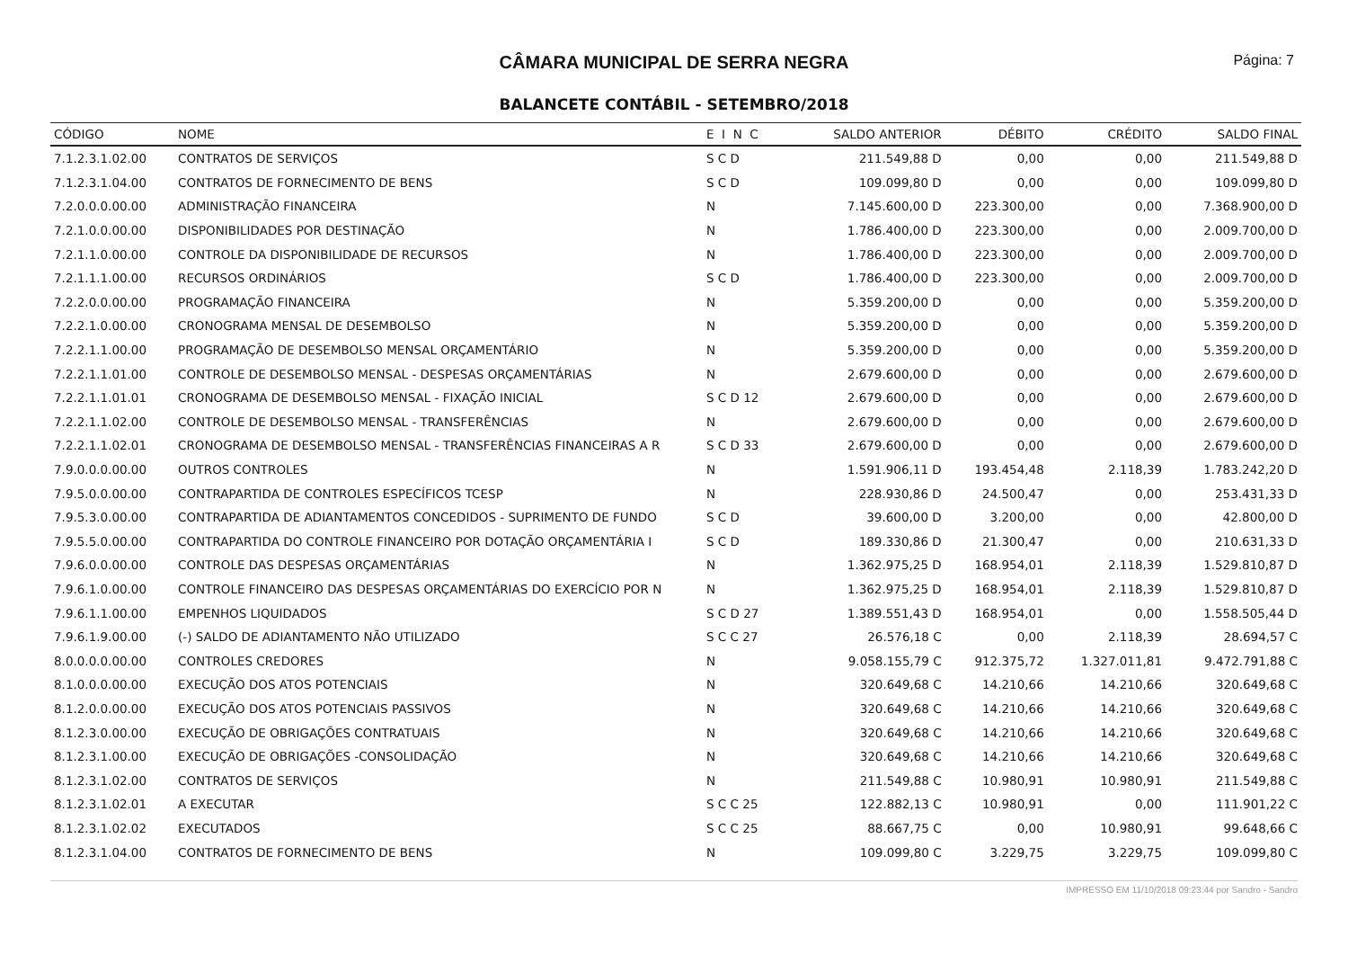CÂMARA MUNICIPAL DE SERRA NEGRA
Página: 7
BALANCETE CONTÁBIL - SETEMBRO/2018
| CÓDIGO | NOME | E I N C | SALDO ANTERIOR | DÉBITO | CRÉDITO | SALDO FINAL |
| --- | --- | --- | --- | --- | --- | --- |
| 7.1.2.3.1.02.00 | CONTRATOS DE SERVIÇOS | S C D | 211.549,88 D | 0,00 | 0,00 | 211.549,88 D |
| 7.1.2.3.1.04.00 | CONTRATOS DE FORNECIMENTO DE BENS | S C D | 109.099,80 D | 0,00 | 0,00 | 109.099,80 D |
| 7.2.0.0.0.00.00 | ADMINISTRAÇÃO FINANCEIRA | N | 7.145.600,00 D | 223.300,00 | 0,00 | 7.368.900,00 D |
| 7.2.1.0.0.00.00 | DISPONIBILIDADES POR DESTINAÇÃO | N | 1.786.400,00 D | 223.300,00 | 0,00 | 2.009.700,00 D |
| 7.2.1.1.0.00.00 | CONTROLE DA DISPONIBILIDADE DE RECURSOS | N | 1.786.400,00 D | 223.300,00 | 0,00 | 2.009.700,00 D |
| 7.2.1.1.1.00.00 | RECURSOS ORDINÁRIOS | S C D | 1.786.400,00 D | 223.300,00 | 0,00 | 2.009.700,00 D |
| 7.2.2.0.0.00.00 | PROGRAMAÇÃO FINANCEIRA | N | 5.359.200,00 D | 0,00 | 0,00 | 5.359.200,00 D |
| 7.2.2.1.0.00.00 | CRONOGRAMA MENSAL DE DESEMBOLSO | N | 5.359.200,00 D | 0,00 | 0,00 | 5.359.200,00 D |
| 7.2.2.1.1.00.00 | PROGRAMAÇÃO DE DESEMBOLSO MENSAL ORÇAMENTÁRIO | N | 5.359.200,00 D | 0,00 | 0,00 | 5.359.200,00 D |
| 7.2.2.1.1.01.00 | CONTROLE DE DESEMBOLSO MENSAL - DESPESAS ORÇAMENTÁRIAS | N | 2.679.600,00 D | 0,00 | 0,00 | 2.679.600,00 D |
| 7.2.2.1.1.01.01 | CRONOGRAMA DE DESEMBOLSO MENSAL - FIXAÇÃO INICIAL | S C D 12 | 2.679.600,00 D | 0,00 | 0,00 | 2.679.600,00 D |
| 7.2.2.1.1.02.00 | CONTROLE DE DESEMBOLSO MENSAL - TRANSFERÊNCIAS | N | 2.679.600,00 D | 0,00 | 0,00 | 2.679.600,00 D |
| 7.2.2.1.1.02.01 | CRONOGRAMA DE DESEMBOLSO MENSAL - TRANSFERÊNCIAS FINANCEIRAS A R | S C D 33 | 2.679.600,00 D | 0,00 | 0,00 | 2.679.600,00 D |
| 7.9.0.0.0.00.00 | OUTROS CONTROLES | N | 1.591.906,11 D | 193.454,48 | 2.118,39 | 1.783.242,20 D |
| 7.9.5.0.0.00.00 | CONTRAPARTIDA DE CONTROLES ESPECÍFICOS TCESP | N | 228.930,86 D | 24.500,47 | 0,00 | 253.431,33 D |
| 7.9.5.3.0.00.00 | CONTRAPARTIDA DE ADIANTAMENTOS CONCEDIDOS - SUPRIMENTO DE FUNDO | S C D | 39.600,00 D | 3.200,00 | 0,00 | 42.800,00 D |
| 7.9.5.5.0.00.00 | CONTRAPARTIDA DO CONTROLE FINANCEIRO POR DOTAÇÃO ORÇAMENTÁRIA I | S C D | 189.330,86 D | 21.300,47 | 0,00 | 210.631,33 D |
| 7.9.6.0.0.00.00 | CONTROLE DAS DESPESAS ORÇAMENTÁRIAS | N | 1.362.975,25 D | 168.954,01 | 2.118,39 | 1.529.810,87 D |
| 7.9.6.1.0.00.00 | CONTROLE FINANCEIRO DAS DESPESAS ORÇAMENTÁRIAS DO EXERCÍCIO POR N | N | 1.362.975,25 D | 168.954,01 | 2.118,39 | 1.529.810,87 D |
| 7.9.6.1.1.00.00 | EMPENHOS LIQUIDADOS | S C D 27 | 1.389.551,43 D | 168.954,01 | 0,00 | 1.558.505,44 D |
| 7.9.6.1.9.00.00 | (-) SALDO DE ADIANTAMENTO NÃO UTILIZADO | S C C 27 | 26.576,18 C | 0,00 | 2.118,39 | 28.694,57 C |
| 8.0.0.0.0.00.00 | CONTROLES CREDORES | N | 9.058.155,79 C | 912.375,72 | 1.327.011,81 | 9.472.791,88 C |
| 8.1.0.0.0.00.00 | EXECUÇÃO DOS ATOS POTENCIAIS | N | 320.649,68 C | 14.210,66 | 14.210,66 | 320.649,68 C |
| 8.1.2.0.0.00.00 | EXECUÇÃO DOS ATOS POTENCIAIS PASSIVOS | N | 320.649,68 C | 14.210,66 | 14.210,66 | 320.649,68 C |
| 8.1.2.3.0.00.00 | EXECUÇÃO DE OBRIGAÇÕES CONTRATUAIS | N | 320.649,68 C | 14.210,66 | 14.210,66 | 320.649,68 C |
| 8.1.2.3.1.00.00 | EXECUÇÃO DE OBRIGAÇÕES -CONSOLIDAÇÃO | N | 320.649,68 C | 14.210,66 | 14.210,66 | 320.649,68 C |
| 8.1.2.3.1.02.00 | CONTRATOS DE SERVIÇOS | N | 211.549,88 C | 10.980,91 | 10.980,91 | 211.549,88 C |
| 8.1.2.3.1.02.01 | A EXECUTAR | S C C 25 | 122.882,13 C | 10.980,91 | 0,00 | 111.901,22 C |
| 8.1.2.3.1.02.02 | EXECUTADOS | S C C 25 | 88.667,75 C | 0,00 | 10.980,91 | 99.648,66 C |
| 8.1.2.3.1.04.00 | CONTRATOS DE FORNECIMENTO DE BENS | N | 109.099,80 C | 3.229,75 | 3.229,75 | 109.099,80 C |
IMPRESSO EM 11/10/2018 09:23:44 por Sandro - Sandro